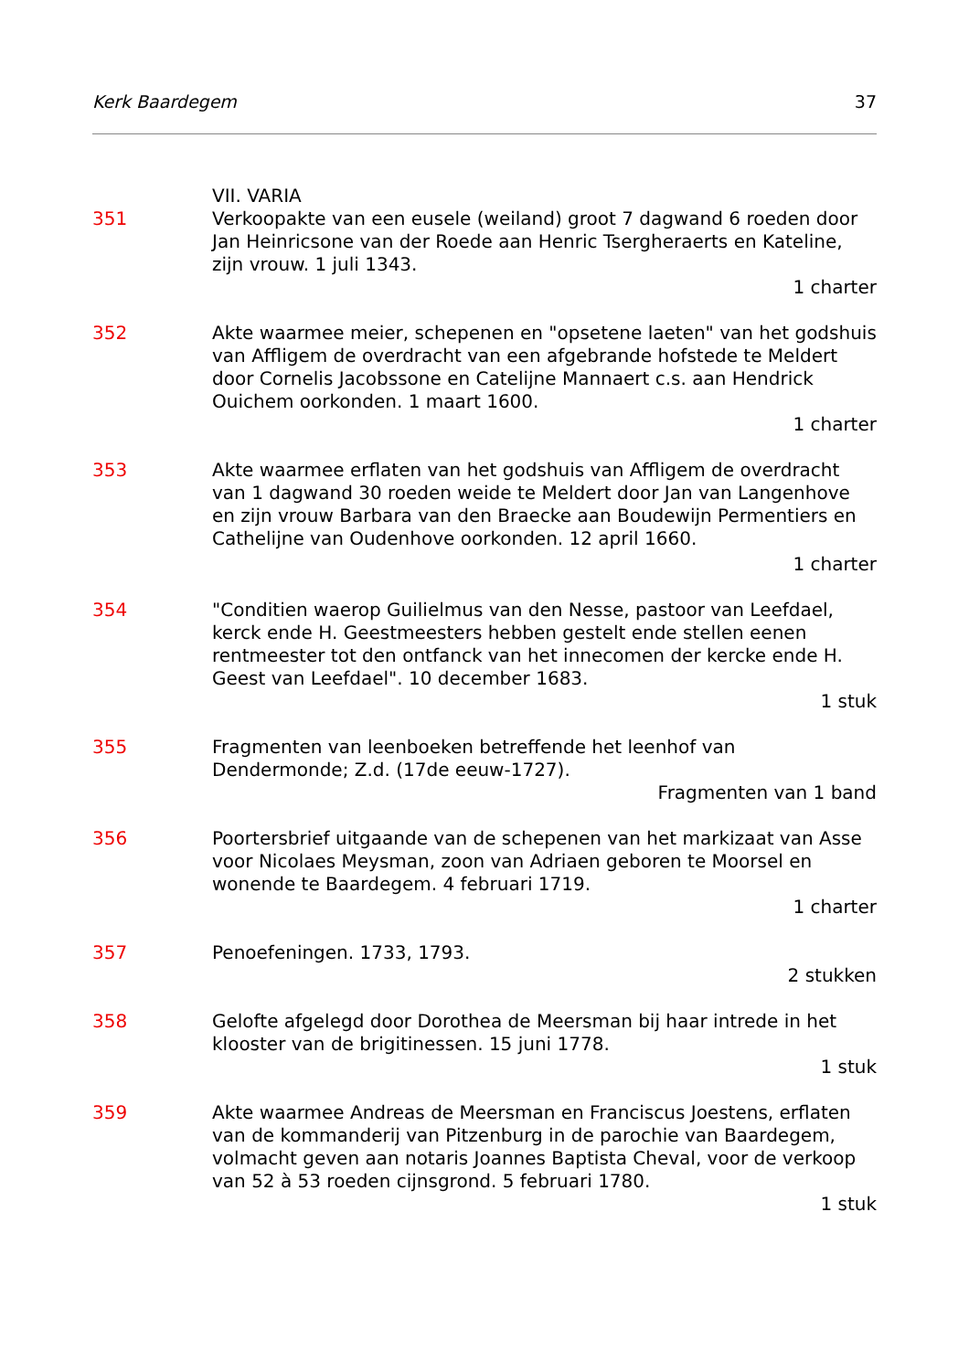Kerk Baardegem 37
VII. VARIA
351 Verkoopakte van een eusele (weiland) groot 7 dagwand 6 roeden door Jan Heinricsone van der Roede aan Henric Tsergheraerts en Kateline, zijn vrouw. 1 juli 1343.
1 charter
352 Akte waarmee meier, schepenen en "opsetene laeten" van het godshuis van Affligem de overdracht van een afgebrande hofstede te Meldert door Cornelis Jacobssone en Catelijne Mannaert c.s. aan Hendrick Ouichem oorkonden. 1 maart 1600.
1 charter
353 Akte waarmee erflaten van het godshuis van Affligem de overdracht van 1 dagwand 30 roeden weide te Meldert door Jan van Langenhove en zijn vrouw Barbara van den Braecke aan Boudewijn Permentiers en Cathelijne van Oudenhove oorkonden. 12 april 1660.
1 charter
354 "Conditien waerop Guilielmus van den Nesse, pastoor van Leefdael, kerck ende H. Geestmeesters hebben gestelt ende stellen eenen rentmeester tot den ontfanck van het innecomen der kercke ende H. Geest van Leefdael". 10 december 1683.
1 stuk
355 Fragmenten van leenboeken betreffende het leenhof van Dendermonde; Z.d. (17de eeuw-1727).
Fragmenten van 1 band
356 Poortersbrief uitgaande van de schepenen van het markizaat van Asse voor Nicolaes Meysman, zoon van Adriaen geboren te Moorsel en wonende te Baardegem. 4 februari 1719.
1 charter
357 Penoefeningen. 1733, 1793.
2 stukken
358 Gelofte afgelegd door Dorothea de Meersman bij haar intrede in het klooster van de brigitinessen. 15 juni 1778.
1 stuk
359 Akte waarmee Andreas de Meersman en Franciscus Joestens, erflaten van de kommanderij van Pitzenburg in de parochie van Baardegem, volmacht geven aan notaris Joannes Baptista Cheval, voor de verkoop van 52 à 53 roeden cijnsgrond. 5 februari 1780.
1 stuk